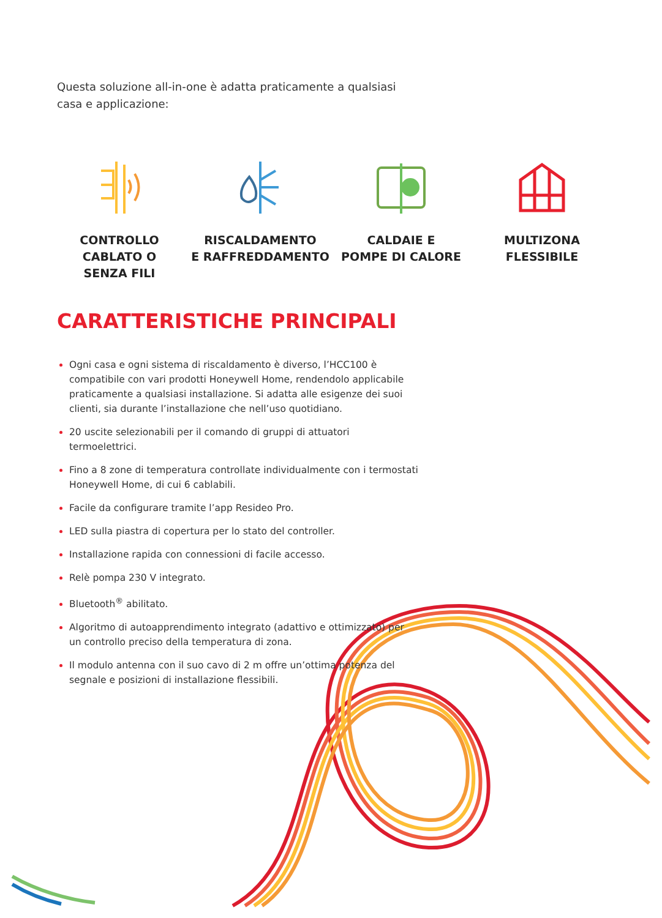Questa soluzione all-in-one è adatta praticamente a qualsiasi casa e applicazione:
CONTROLLO
CABLATO O
SENZA FILI
RISCALDAMENTO
E RAFFREDDAMENTO
CALDAIE E
POMPE DI CALORE
MULTIZONA
FLESSIBILE
CARATTERISTICHE PRINCIPALI
Ogni casa e ogni sistema di riscaldamento è diverso, l’HCC100 è compatibile con vari prodotti Honeywell Home, rendendolo applicabile praticamente a qualsiasi installazione. Si adatta alle esigenze dei suoi clienti, sia durante l’installazione che nell’uso quotidiano.
20 uscite selezionabili per il comando di gruppi di attuatori termoelettrici.
Fino a 8 zone di temperatura controllate individualmente con i termostati Honeywell Home, di cui 6 cablabili.
Facile da configurare tramite l’app Resideo Pro.
LED sulla piastra di copertura per lo stato del controller.
Installazione rapida con connessioni di facile accesso.
Relè pompa 230 V integrato.
Bluetooth<sup>®</sup> abilitato.
Algoritmo di autoapprendimento integrato (adattivo e ottimizzato) per un controllo preciso della temperatura di zona.
Il modulo antenna con il suo cavo di 2 m offre un’ottima potenza del segnale e posizioni di installazione flessibili.